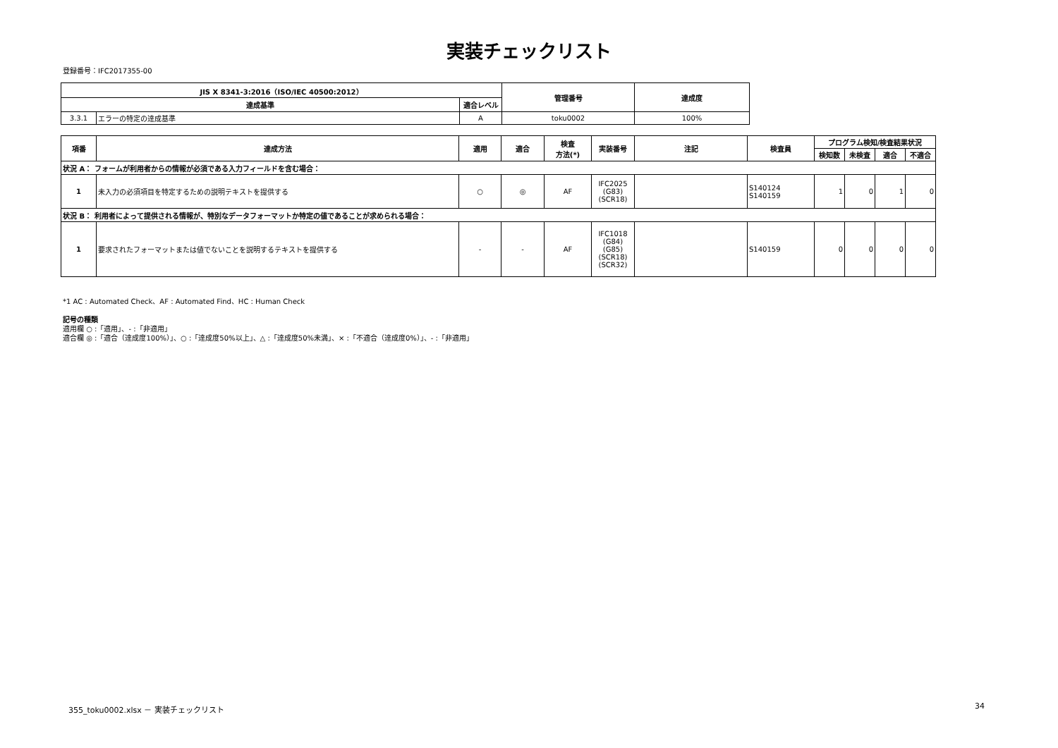実装チェックリスト
登録番号：IFC2017355-00
| JIS X 8341-3:2016（ISO/IEC 40500:2012） | | | 管理番号 | 達成度 |
| --- | --- | --- | --- | --- |
| 達成基準 | | 適合レベル | | |
| 3.3.1 | エラーの特定の達成基準 | A | toku0002 | 100% |
| 項番 | 達成方法 | 適用 | 適合 | 検査 方法(*) | 実装番号 | 注記 | 検査員 | プログラム検知/検査結果状況 | | | |
| --- | --- | --- | --- | --- | --- | --- | --- | --- | --- | --- | --- |
| | | | | | | | | 検知数 | 未検査 | 適合 | 不適合 |
| 状況 A： フォームが利用者からの情報が必須である入力フィールドを含む場合： | | | | | | | | | | | |
| 1 | 未入力の必須項目を特定するための説明テキストを提供する | ○ | ◎ | AF | IFC2025 (G83) (SCR18) | | S140124 S140159 | 1 | 0 | 1 | 0 |
| 状況 B： 利用者によって提供される情報が、特別なデータフォーマットか特定の値であることが求められる場合： | | | | | | | | | | | |
| 1 | 要求されたフォーマットまたは値でないことを説明するテキストを提供する | - | - | AF | IFC1018 (G84) (G85) (SCR18) (SCR32) | | S140159 | 0 | 0 | 0 | 0 |
*1 AC : Automated Check、AF : Automated Find、HC : Human Check
記号の種類
適用欄 ○ :「適用」、- :「非適用」
適合欄 ◎ :「適合（達成度100%）」、○ :「達成度50%以上」、△ :「達成度50%未満」、× :「不適合（達成度0%）」、- :「非適用」
355_toku0002.xlsx － 実装チェックリスト
34